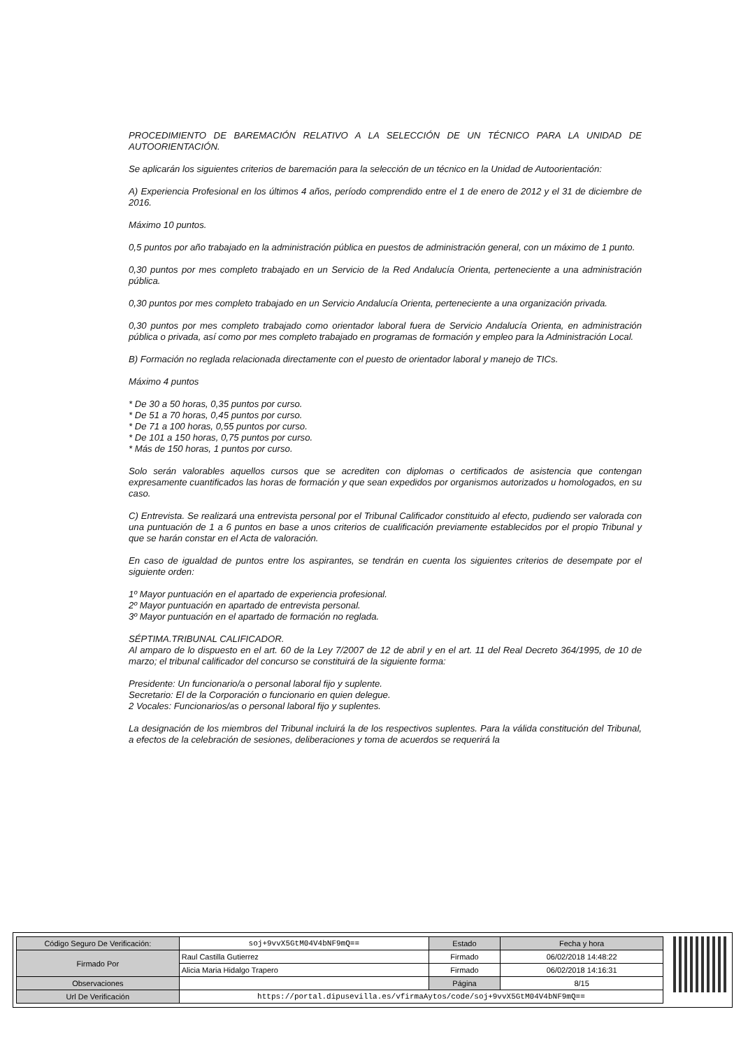PROCEDIMIENTO DE BAREMACIÓN RELATIVO A LA SELECCIÓN DE UN TÉCNICO PARA LA UNIDAD DE AUTOORIENTACIÓN.
Se aplicarán los siguientes criterios de baremación para la selección de un técnico en la Unidad de Autoorientación:
A) Experiencia Profesional en los últimos 4 años, período comprendido entre el 1 de enero de 2012 y el 31 de diciembre de 2016.
Máximo 10 puntos.
0,5 puntos por año trabajado en la administración pública en puestos de administración general, con un máximo de 1 punto.
0,30 puntos por mes completo trabajado en un Servicio de la Red Andalucía Orienta, perteneciente a una administración pública.
0,30 puntos por mes completo trabajado en un Servicio Andalucía Orienta, perteneciente a una organización privada.
0,30 puntos por mes completo trabajado como orientador laboral fuera de Servicio Andalucía Orienta, en administración pública o privada, así como por mes completo trabajado en programas de formación y empleo para la Administración Local.
B) Formación no reglada relacionada directamente con el puesto de orientador laboral y manejo de TICs.
Máximo 4 puntos
* De 30 a 50 horas, 0,35 puntos por curso.
* De 51 a 70 horas, 0,45 puntos por curso.
* De 71 a 100 horas, 0,55 puntos por curso.
* De 101 a 150 horas, 0,75 puntos por curso.
* Más de 150 horas, 1 puntos por curso.
Solo serán valorables aquellos cursos que se acrediten con diplomas o certificados de asistencia que contengan expresamente cuantificados las horas de formación y que sean expedidos por organismos autorizados u homologados, en su caso.
C) Entrevista. Se realizará una entrevista personal por el Tribunal Calificador constituido al efecto, pudiendo ser valorada con una puntuación de 1 a 6 puntos en base a unos criterios de cualificación previamente establecidos por el propio Tribunal y que se harán constar en el Acta de valoración.
En caso de igualdad de puntos entre los aspirantes, se tendrán en cuenta los siguientes criterios de desempate por el siguiente orden:
1º Mayor puntuación en el apartado de experiencia profesional.
2º Mayor puntuación en apartado de entrevista personal.
3º Mayor puntuación en el apartado de formación no reglada.
SÉPTIMA.TRIBUNAL CALIFICADOR.
Al amparo de lo dispuesto en el art. 60 de la Ley 7/2007 de 12 de abril y en el art. 11 del Real Decreto 364/1995, de 10 de marzo; el tribunal calificador del concurso se constituirá de la siguiente forma:
Presidente: Un funcionario/a o personal laboral fijo y suplente.
Secretario: El de la Corporación o funcionario en quien delegue.
2 Vocales: Funcionarios/as o personal laboral fijo y suplentes.
La designación de los miembros del Tribunal incluirá la de los respectivos suplentes. Para la válida constitución del Tribunal, a efectos de la celebración de sesiones, deliberaciones y toma de acuerdos se requerirá la
| Código Seguro De Verificación: | soj+9vvX5GtM04V4bNF9mQ== | Estado | Fecha y hora |
| Firmado Por | Raul Castilla Gutierrez | Firmado | 06/02/2018 14:48:22 |
| | Alicia Maria Hidalgo Trapero | Firmado | 06/02/2018 14:16:31 |
| Observaciones | | Página | 8/15 |
| Url De Verificación | https://portal.dipusevilla.es/vfirmaAytos/code/soj+9vvX5GtM04V4bNF9mQ== | | |